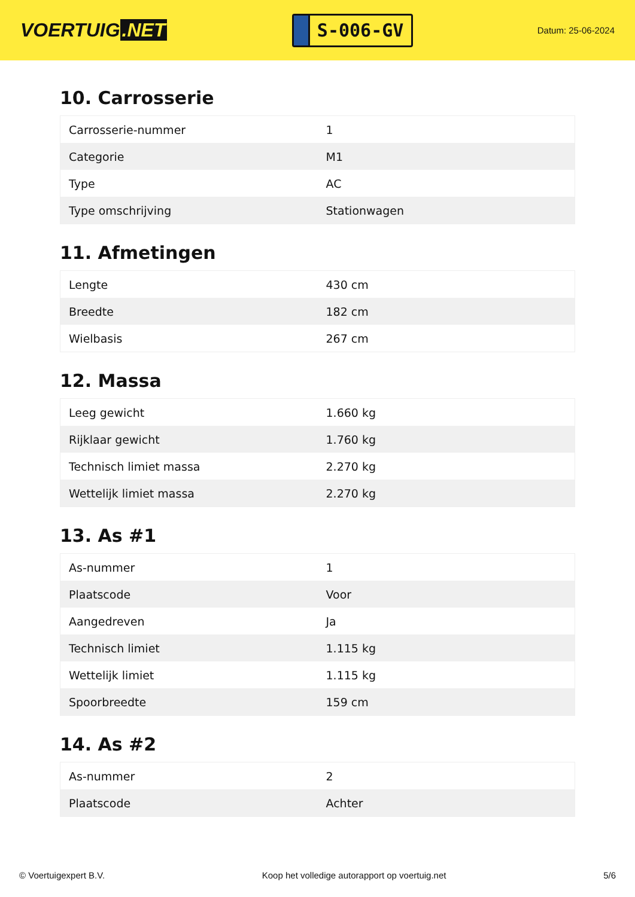VOERTUIG.NET
S-006-GV
Datum: 25-06-2024
10. Carrosserie
| Carrosserie-nummer | 1 |
| Categorie | M1 |
| Type | AC |
| Type omschrijving | Stationwagen |
11. Afmetingen
| Lengte | 430 cm |
| Breedte | 182 cm |
| Wielbasis | 267 cm |
12. Massa
| Leeg gewicht | 1.660 kg |
| Rijklaar gewicht | 1.760 kg |
| Technisch limiet massa | 2.270 kg |
| Wettelijk limiet massa | 2.270 kg |
13. As #1
| As-nummer | 1 |
| Plaatscode | Voor |
| Aangedreven | Ja |
| Technisch limiet | 1.115 kg |
| Wettelijk limiet | 1.115 kg |
| Spoorbreedte | 159 cm |
14. As #2
| As-nummer | 2 |
| Plaatscode | Achter |
© Voertuigexpert B.V. Koop het volledige autorapport op voertuig.net 5/6